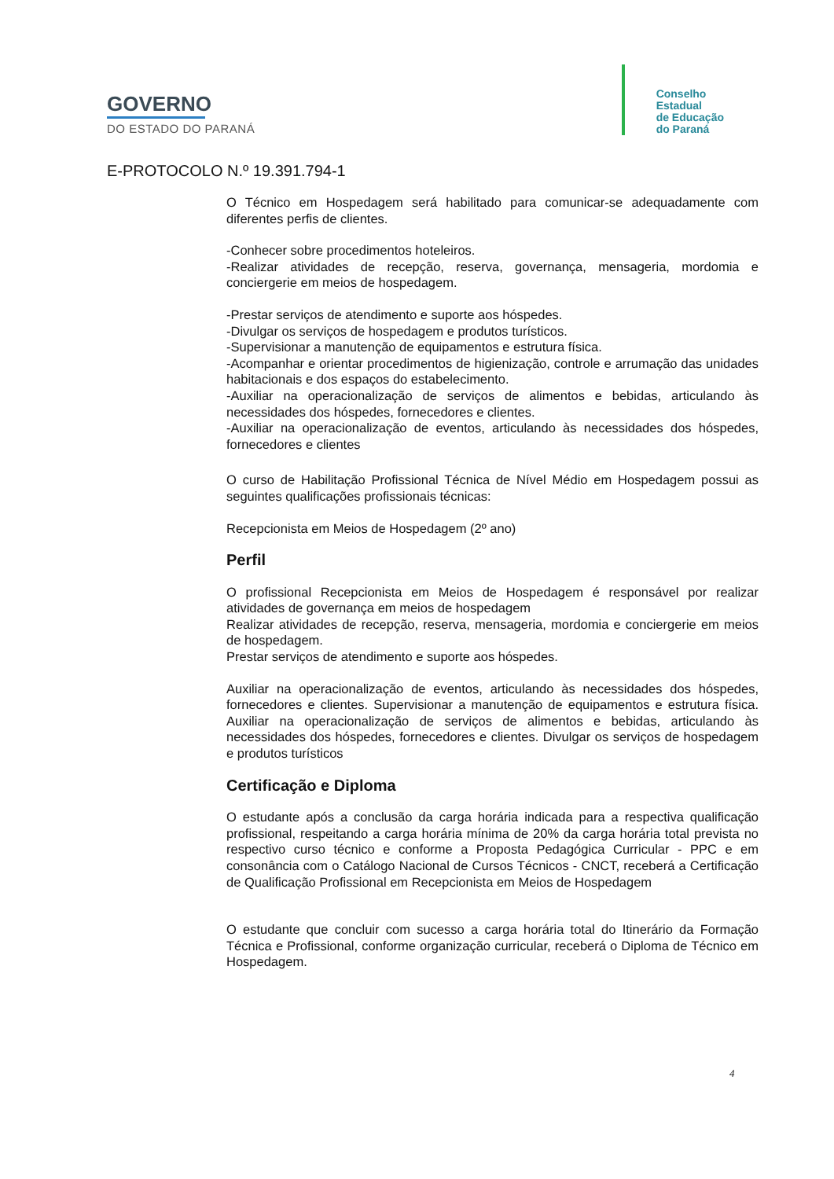GOVERNO
DO ESTADO DO PARANÁ
Conselho
Estadual
de Educação
do Paraná
E-PROTOCOLO N.º 19.391.794-1
O Técnico em Hospedagem será habilitado para comunicar-se adequadamente com diferentes perfis de clientes.
-Conhecer sobre procedimentos hoteleiros.
-Realizar atividades de recepção, reserva, governança, mensageria, mordomia e conciergerie em meios de hospedagem.
-Prestar serviços de atendimento e suporte aos hóspedes.
-Divulgar os serviços de hospedagem e produtos turísticos.
-Supervisionar a manutenção de equipamentos e estrutura física.
-Acompanhar e orientar procedimentos de higienização, controle e arrumação das unidades habitacionais e dos espaços do estabelecimento.
-Auxiliar na operacionalização de serviços de alimentos e bebidas, articulando às necessidades dos hóspedes, fornecedores e clientes.
-Auxiliar na operacionalização de eventos, articulando às necessidades dos hóspedes, fornecedores e clientes
O curso de Habilitação Profissional Técnica de Nível Médio em Hospedagem possui as seguintes qualificações profissionais técnicas:
Recepcionista em Meios de Hospedagem (2º ano)
Perfil
O profissional Recepcionista em Meios de Hospedagem é responsável por realizar atividades de governança em meios de hospedagem
Realizar atividades de recepção, reserva, mensageria, mordomia e conciergerie em meios de hospedagem.
Prestar serviços de atendimento e suporte aos hóspedes.
Auxiliar na operacionalização de eventos, articulando às necessidades dos hóspedes, fornecedores e clientes. Supervisionar a manutenção de equipamentos e estrutura física. Auxiliar na operacionalização de serviços de alimentos e bebidas, articulando às necessidades dos hóspedes, fornecedores e clientes. Divulgar os serviços de hospedagem e produtos turísticos
Certificação e Diploma
O estudante após a conclusão da carga horária indicada para a respectiva qualificação profissional, respeitando a carga horária mínima de 20% da carga horária total prevista no respectivo curso técnico e conforme a Proposta Pedagógica Curricular - PPC e em consonância com o Catálogo Nacional de Cursos Técnicos - CNCT, receberá a Certificação de Qualificação Profissional em Recepcionista em Meios de Hospedagem
O estudante que concluir com sucesso a carga horária total do Itinerário da Formação Técnica e Profissional, conforme organização curricular, receberá o Diploma de Técnico em Hospedagem.
4